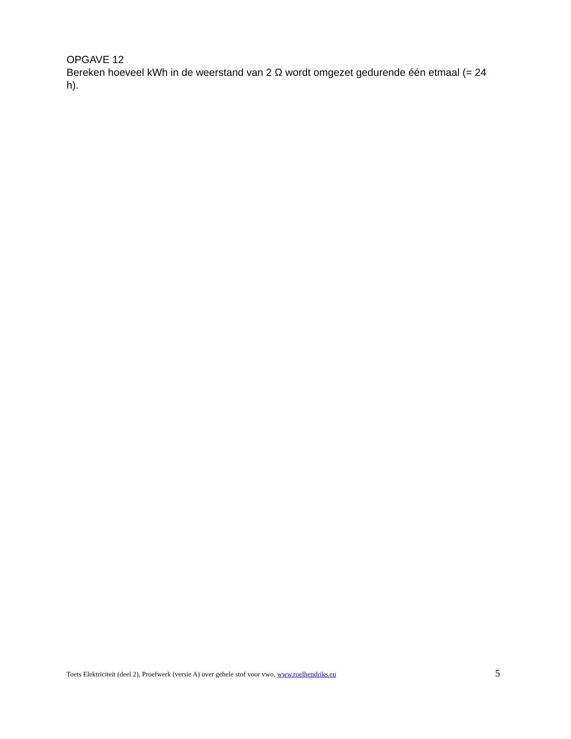OPGAVE 12
Bereken hoeveel kWh in de weerstand van 2 Ω wordt omgezet gedurende één etmaal (= 24 h).
Toets Elektriciteit (deel 2), Proefwerk (versie A) over gehele stof voor vwo, www.roelhendriks.eu 5